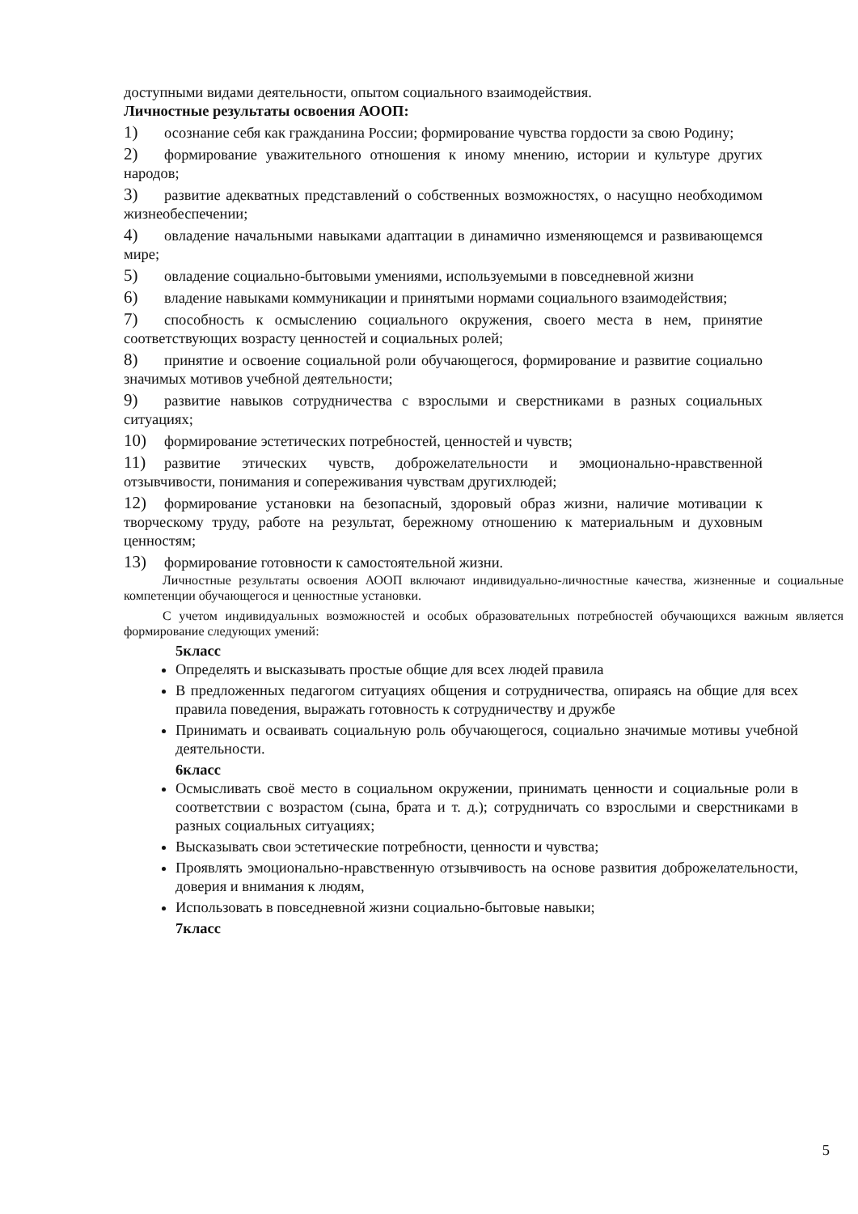доступными видами деятельности, опытом социального взаимодействия.
Личностные результаты освоения АООП:
1) осознание себя как гражданина России; формирование чувства гордости за свою Родину;
2) формирование уважительного отношения к иному мнению, истории и культуре других народов;
3) развитие адекватных представлений о собственных возможностях, о насущно необходимом жизнеобеспечении;
4) овладение начальными навыками адаптации в динамично изменяющемся и развивающемся мире;
5) овладение социально-бытовыми умениями, используемыми в повседневной жизни
6) владение навыками коммуникации и принятыми нормами социального взаимодействия;
7) способность к осмыслению социального окружения, своего места в нем, принятие соответствующих возрасту ценностей и социальных ролей;
8) принятие и освоение социальной роли обучающегося, формирование и развитие социально значимых мотивов учебной деятельности;
9) развитие навыков сотрудничества с взрослыми и сверстниками в разных социальных ситуациях;
10) формирование эстетических потребностей, ценностей и чувств;
11) развитие этических чувств, доброжелательности и эмоционально-нравственной отзывчивости, понимания и сопереживания чувствам другихлюдей;
12) формирование установки на безопасный, здоровый образ жизни, наличие мотивации к творческому труду, работе на результат, бережному отношению к материальным и духовным ценностям;
13) формирование готовности к самостоятельной жизни.
Личностные результаты освоения АООП включают индивидуально-личностные качества, жизненные и социальные компетенции обучающегося и ценностные установки.
С учетом индивидуальных возможностей и особых образовательных потребностей обучающихся важным является формирование следующих умений:
5класс
Определять и высказывать простые общие для всех людей правила
В предложенных педагогом ситуациях общения и сотрудничества, опираясь на общие для всех правила поведения, выражать готовность к сотрудничеству и дружбе
Принимать и осваивать социальную роль обучающегося, социально значимые мотивы учебной деятельности.
6класс
Осмысливать своё место в социальном окружении, принимать ценности и социальные роли в соответствии с возрастом (сына, брата и т. д.); сотрудничать со взрослыми и сверстниками в разных социальных ситуациях;
Высказывать свои эстетические потребности, ценности и чувства;
Проявлять эмоционально-нравственную отзывчивость на основе развития доброжелательности, доверия и внимания к людям,
Использовать в повседневной жизни социально-бытовые навыки;
7класс
5